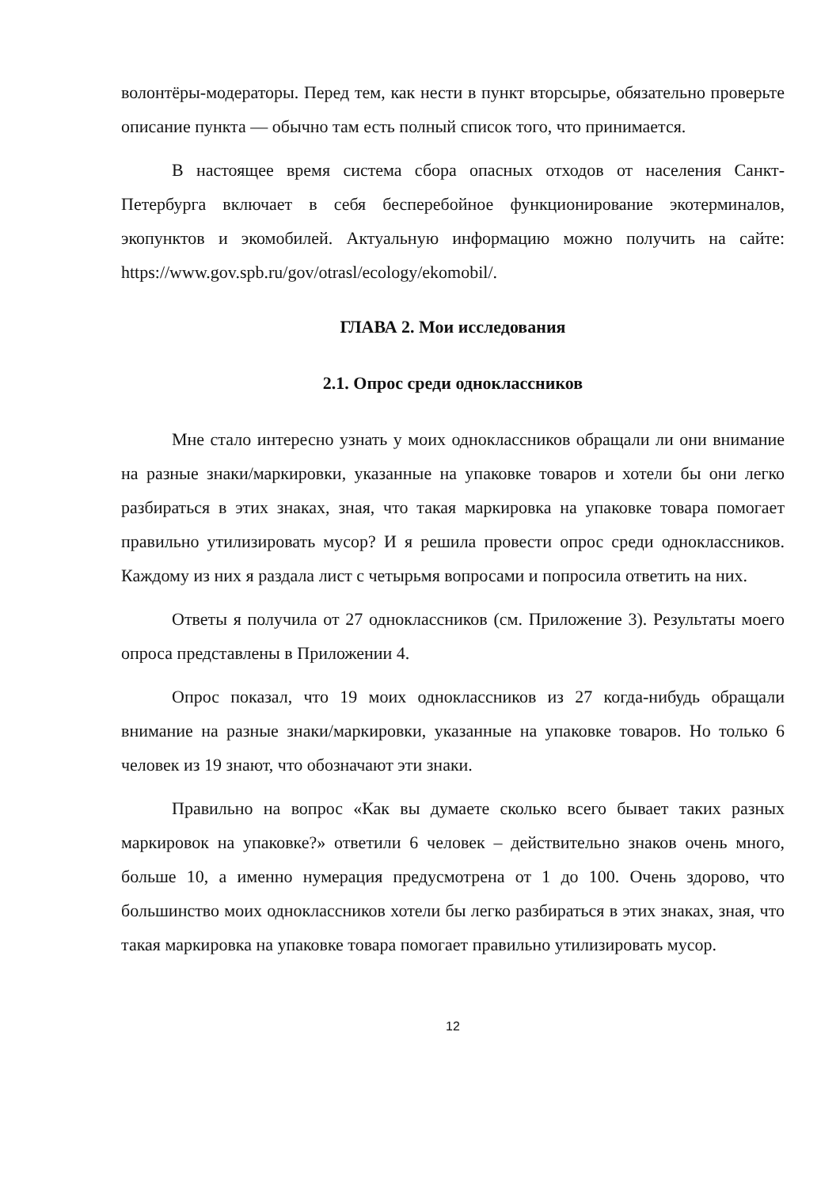волонтёры-модераторы. Перед тем, как нести в пункт вторсырье, обязательно проверьте описание пункта — обычно там есть полный список того, что принимается.
В настоящее время система сбора опасных отходов от населения Санкт-Петербурга включает в себя бесперебойное функционирование экотерминалов, экопунктов и экомобилей. Актуальную информацию можно получить на сайте: https://www.gov.spb.ru/gov/otrasl/ecology/ekomobil/.
ГЛАВА 2. Мои исследования
2.1. Опрос среди одноклассников
Мне стало интересно узнать у моих одноклассников обращали ли они внимание на разные знаки/маркировки, указанные на упаковке товаров и хотели бы они легко разбираться в этих знаках, зная, что такая маркировка на упаковке товара помогает правильно утилизировать мусор? И я решила провести опрос среди одноклассников. Каждому из них я раздала лист с четырьмя вопросами и попросила ответить на них.
Ответы я получила от 27 одноклассников (см. Приложение 3). Результаты моего опроса представлены в Приложении 4.
Опрос показал, что 19 моих одноклассников из 27 когда-нибудь обращали внимание на разные знаки/маркировки, указанные на упаковке товаров. Но только 6 человек из 19 знают, что обозначают эти знаки.
Правильно на вопрос «Как вы думаете сколько всего бывает таких разных маркировок на упаковке?» ответили 6 человек – действительно знаков очень много, больше 10, а именно нумерация предусмотрена от 1 до 100. Очень здорово, что большинство моих одноклассников хотели бы легко разбираться в этих знаках, зная, что такая маркировка на упаковке товара помогает правильно утилизировать мусор.
12